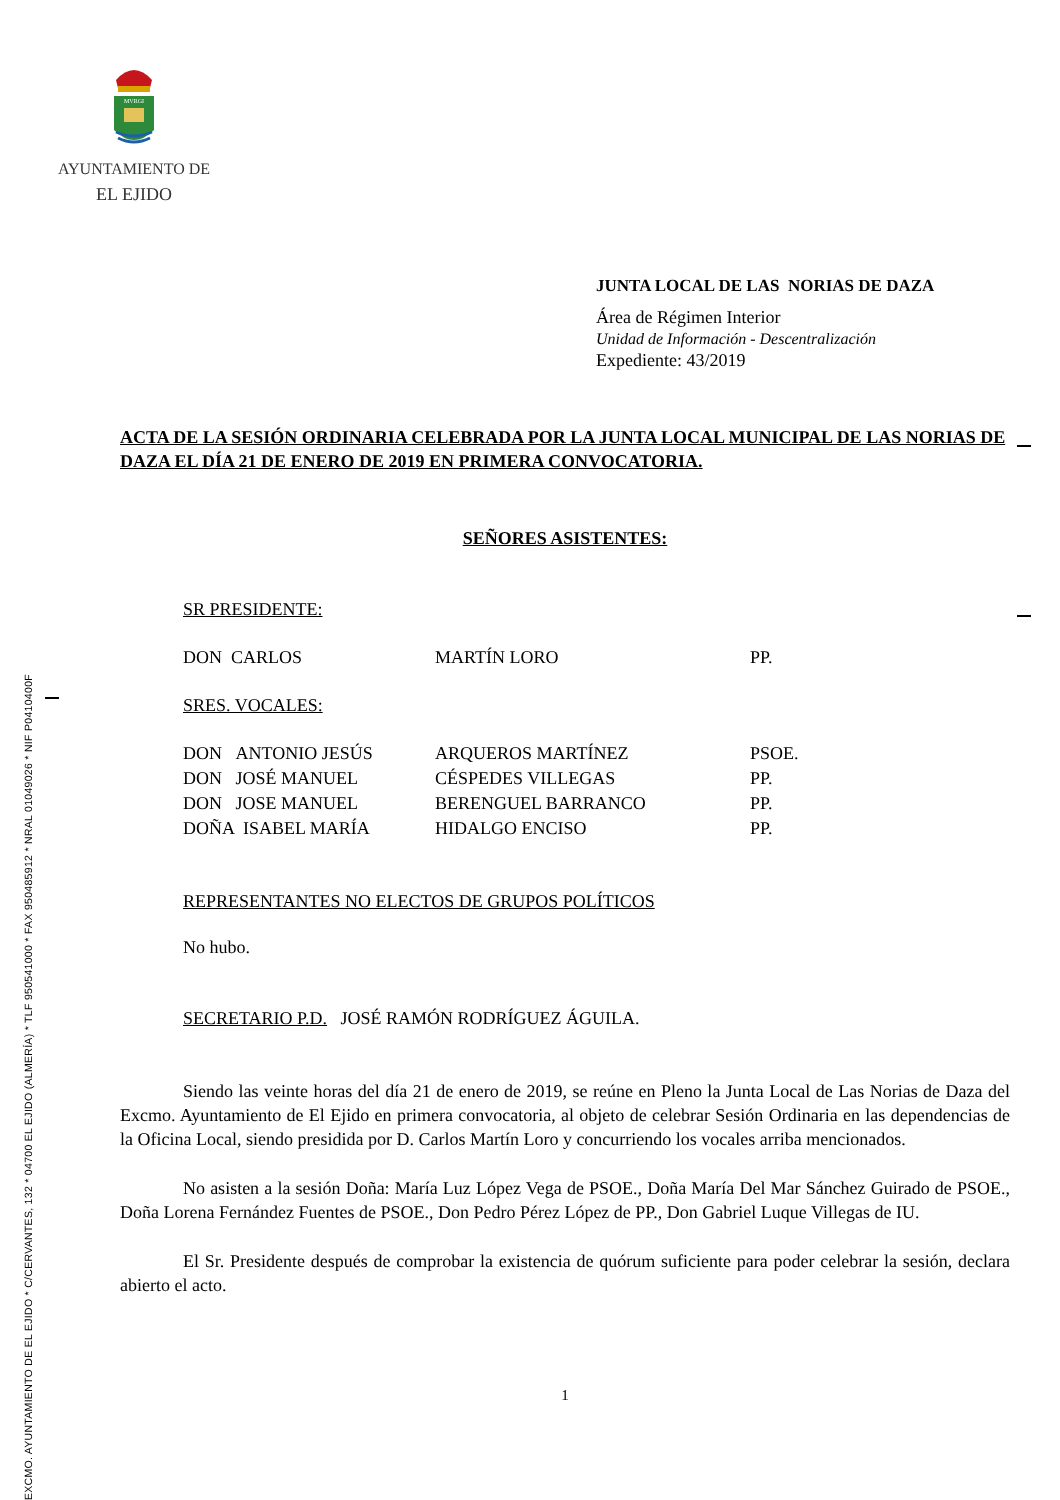EXCMO. AYUNTAMIENTO DE EL EJIDO * C/CERVANTES, 132 * 04700 EL EJIDO (ALMERÍA) * TLF 950541000 * FAX 950485912 * NRAL 01049026 * NIF P0410400F
MVRGI
AYUNTAMIENTO DE
EL EJIDO
JUNTA LOCAL DE LAS NORIAS DE DAZA
Área de Régimen Interior
Unidad de Información - Descentralización
Expediente: 43/2019
ACTA DE LA SESIÓN ORDINARIA CELEBRADA POR LA JUNTA LOCAL MUNICIPAL DE LAS NORIAS DE DAZA EL DÍA 21 DE ENERO DE 2019 EN PRIMERA CONVOCATORIA.
SEÑORES ASISTENTES:
SR PRESIDENTE:
| DON CARLOS | MARTÍN LORO | PP. |
SRES. VOCALES:
| DON ANTONIO JESÚS | ARQUEROS MARTÍNEZ | PSOE. |
| DON JOSÉ MANUEL | CÉSPEDES VILLEGAS | PP. |
| DON JOSE MANUEL | BERENGUEL BARRANCO | PP. |
| DOÑA ISABEL MARÍA | HIDALGO ENCISO | PP. |
REPRESENTANTES NO ELECTOS DE GRUPOS POLÍTICOS
No hubo.
SECRETARIO P.D. JOSÉ RAMÓN RODRÍGUEZ ÁGUILA.
Siendo las veinte horas del día 21 de enero de 2019, se reúne en Pleno la Junta Local de Las Norias de Daza del Excmo. Ayuntamiento de El Ejido en primera convocatoria, al objeto de celebrar Sesión Ordinaria en las dependencias de la Oficina Local, siendo presidida por D. Carlos Martín Loro y concurriendo los vocales arriba mencionados.
No asisten a la sesión Doña: María Luz López Vega de PSOE., Doña María Del Mar Sánchez Guirado de PSOE., Doña Lorena Fernández Fuentes de PSOE., Don Pedro Pérez López de PP., Don Gabriel Luque Villegas de IU.
El Sr. Presidente después de comprobar la existencia de quórum suficiente para poder celebrar la sesión, declara abierto el acto.
1